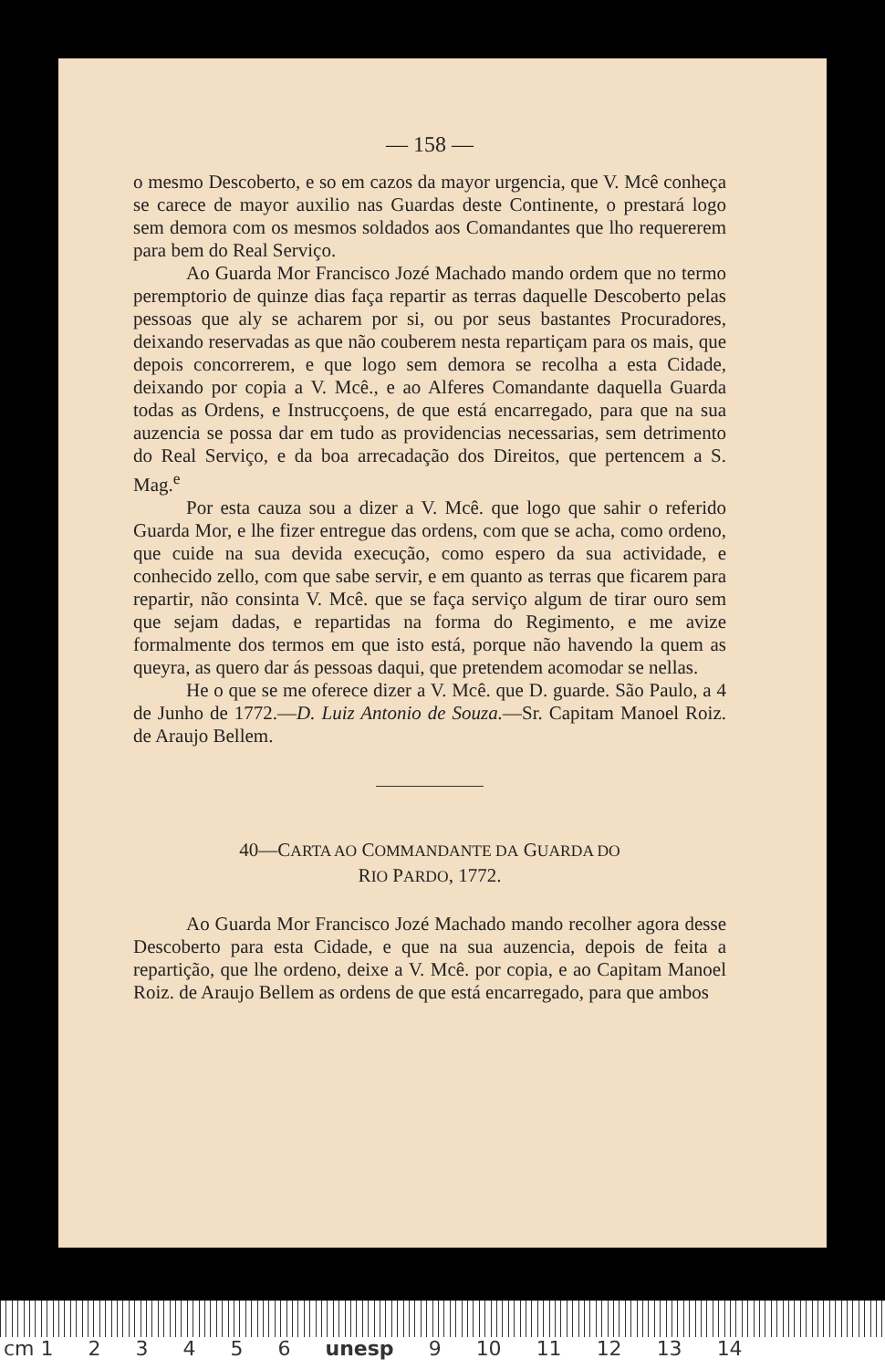— 158 —
o mesmo Descoberto, e so em cazos da mayor urgencia, que V. Mcê conheça se carece de mayor auxilio nas Guardas deste Continente, o prestará logo sem demora com os mesmos soldados aos Comandantes que lho requererem para bem do Real Serviço.
Ao Guarda Mor Francisco Jozé Machado mando ordem que no termo peremptorio de quinze dias faça repartir as terras daquelle Descoberto pelas pessoas que aly se acharem por si, ou por seus bastantes Procuradores, deixando reservadas as que não couberem nesta repartiçam para os mais, que depois concorrerem, e que logo sem demora se recolha a esta Cidade, deixando por copia a V. Mcê., e ao Alferes Comandante daquella Guarda todas as Ordens, e Instrucçoens, de que está encarregado, para que na sua auzencia se possa dar em tudo as providencias necessarias, sem detrimento do Real Serviço, e da boa arrecadação dos Direitos, que pertencem a S. Mag.<sup>e</sup>
Por esta cauza sou a dizer a V. Mcê. que logo que sahir o referido Guarda Mor, e lhe fizer entregue das ordens, com que se acha, como ordeno, que cuide na sua devida execução, como espero da sua actividade, e conhecido zello, com que sabe servir, e em quanto as terras que ficarem para repartir, não consinta V. Mcê. que se faça serviço algum de tirar ouro sem que sejam dadas, e repartidas na forma do Regimento, e me avize formalmente dos termos em que isto está, porque não havendo la quem as queyra, as quero dar ás pessoas daqui, que pretendem acomodar se nellas.
He o que se me oferece dizer a V. Mcê. que D. guarde. São Paulo, a 4 de Junho de 1772.—D. Luiz Antonio de Souza.—Sr. Capitam Manoel Roiz. de Araujo Bellem.
40—CARTA AO COMMANDANTE DA GUARDA DO
RIO PARDO, 1772.
Ao Guarda Mor Francisco Jozé Machado mando recolher agora desse Descoberto para esta Cidade, e que na sua auzencia, depois de feita a repartição, que lhe ordeno, deixe a V. Mcê. por copia, e ao Capitam Manoel Roiz. de Araujo Bellem as ordens de que está encarregado, para que ambos
cm 1 23456 unesp 9 10 11 12 13 14